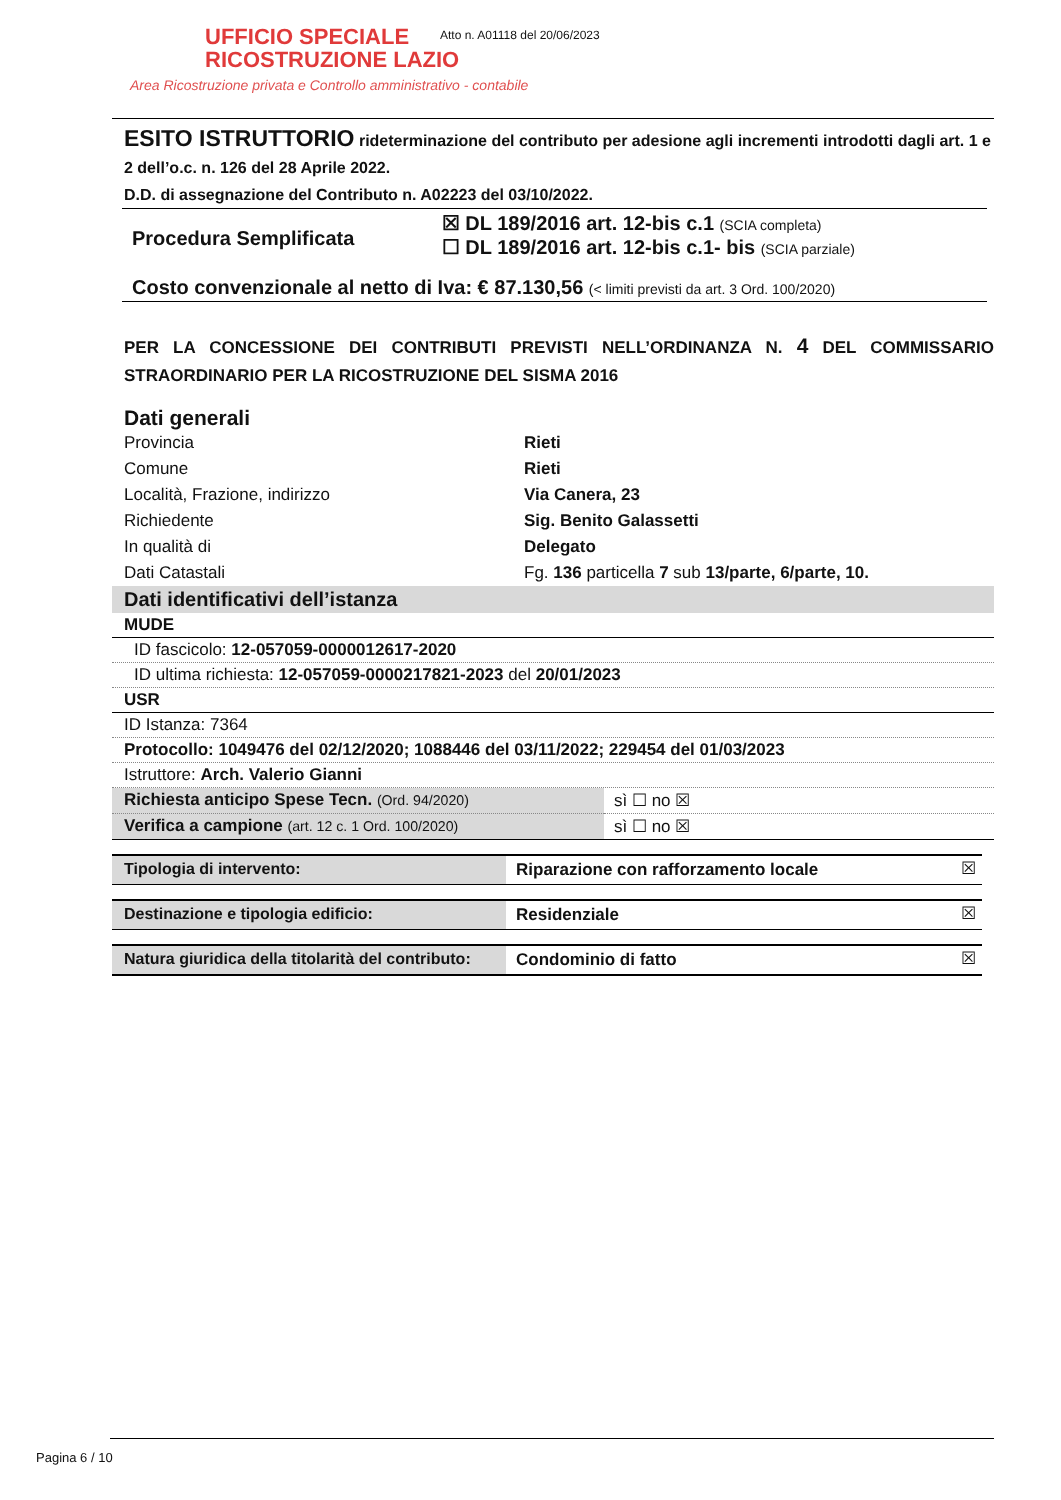UFFICIO SPECIALE
RICOSTRUZIONE LAZIO
Area Ricostruzione privata e Controllo amministrativo - contabile
Atto n. A01118 del 20/06/2023
ESITO ISTRUTTORIO rideterminazione del contributo per adesione agli incrementi introdotti dagli art. 1 e 2 dell’o.c. n. 126 del 28 Aprile 2022.
D.D. di assegnazione del Contributo n. A02223 del 03/10/2022.
| Procedura Semplificata | ☒ DL 189/2016 art. 12-bis c.1 (SCIA completa) ☐ DL 189/2016 art. 12-bis c.1- bis (SCIA parziale) |
| Costo convenzionale al netto di Iva: € 87.130,56 (< limiti previsti da art. 3 Ord. 100/2020) | |
PER LA CONCESSIONE DEI CONTRIBUTI PREVISTI NELL’ORDINANZA N. 4 DEL COMMISSARIO STRAORDINARIO PER LA RICOSTRUZIONE DEL SISMA 2016
Dati generali
| Provincia | Rieti |
| Comune | Rieti |
| Località, Frazione, indirizzo | Via Canera, 23 |
| Richiedente | Sig. Benito Galassetti |
| In qualità di | Delegato |
| Dati Catastali | Fg. 136 particella 7 sub 13/parte, 6/parte, 10. |
Dati identificativi dell’istanza
| MUDE |
| ID fascicolo: 12-057059-0000012617-2020 |
| ID ultima richiesta: 12-057059-0000217821-2023 del 20/01/2023 |
| USR |
| ID Istanza: 7364 |
| Protocollo: 1049476 del 02/12/2020; 1088446 del 03/11/2022; 229454 del 01/03/2023 |
| Istruttore: Arch. Valerio Gianni |
| Richiesta anticipo Spese Tecn. (Ord. 94/2020) | sì ☐ no ☒ |
| Verifica a campione (art. 12 c. 1 Ord. 100/2020) | sì ☐ no ☒ |
| Tipologia di intervento: | Riparazione con rafforzamento locale | ☒ |
| Destinazione e tipologia edificio: | Residenziale | ☒ |
| Natura giuridica della titolarità del contributo: | Condominio di fatto | ☒ |
Pagina 6 / 10